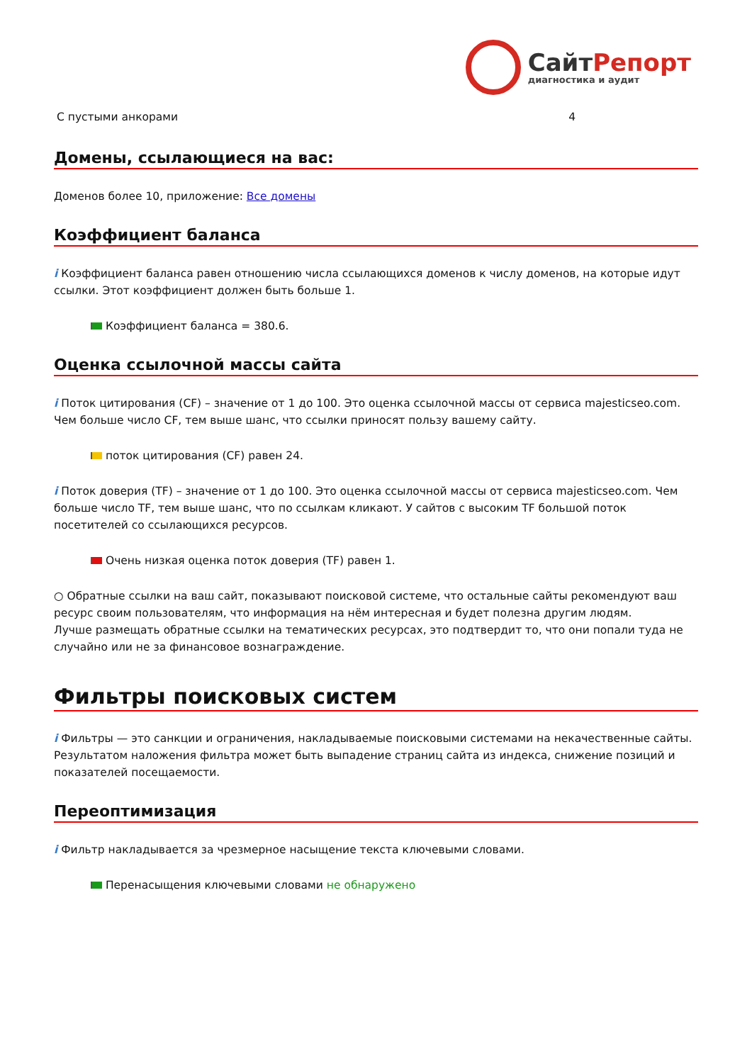СайтРепорт
диагностика и аудит
| С пустыми анкорами | 4 |
Домены, ссылающиеся на вас:
Доменов более 10, приложение: Все домены
Коэффициент баланса
i Коэффициент баланса равен отношению числа ссылающихся доменов к числу доменов, на которые идут ссылки. Этот коэффициент должен быть больше 1.
Коэффициент баланса = 380.6.
Оценка ссылочной массы сайта
i Поток цитирования (CF) – значение от 1 до 100. Это оценка ссылочной массы от сервиса majesticseo.com. Чем больше число CF, тем выше шанс, что ссылки приносят пользу вашему сайту.
поток цитирования (CF) равен 24.
i Поток доверия (TF) – значение от 1 до 100. Это оценка ссылочной массы от сервиса majesticseo.com. Чем больше число TF, тем выше шанс, что по ссылкам кликают. У сайтов с высоким TF большой поток посетителей со ссылающихся ресурсов.
Очень низкая оценка поток доверия (TF) равен 1.
○ Обратные ссылки на ваш сайт, показывают поисковой системе, что остальные сайты рекомендуют ваш ресурс своим пользователям, что информация на нём интересная и будет полезна другим людям.
Лучше размещать обратные ссылки на тематических ресурсах, это подтвердит то, что они попали туда не случайно или не за финансовое вознаграждение.
Фильтры поисковых систем
i Фильтры — это санкции и ограничения, накладываемые поисковыми системами на некачественные сайты. Результатом наложения фильтра может быть выпадение страниц сайта из индекса, снижение позиций и показателей посещаемости.
Переоптимизация
i Фильтр накладывается за чрезмерное насыщение текста ключевыми словами.
Перенасыщения ключевыми словами не обнаружено